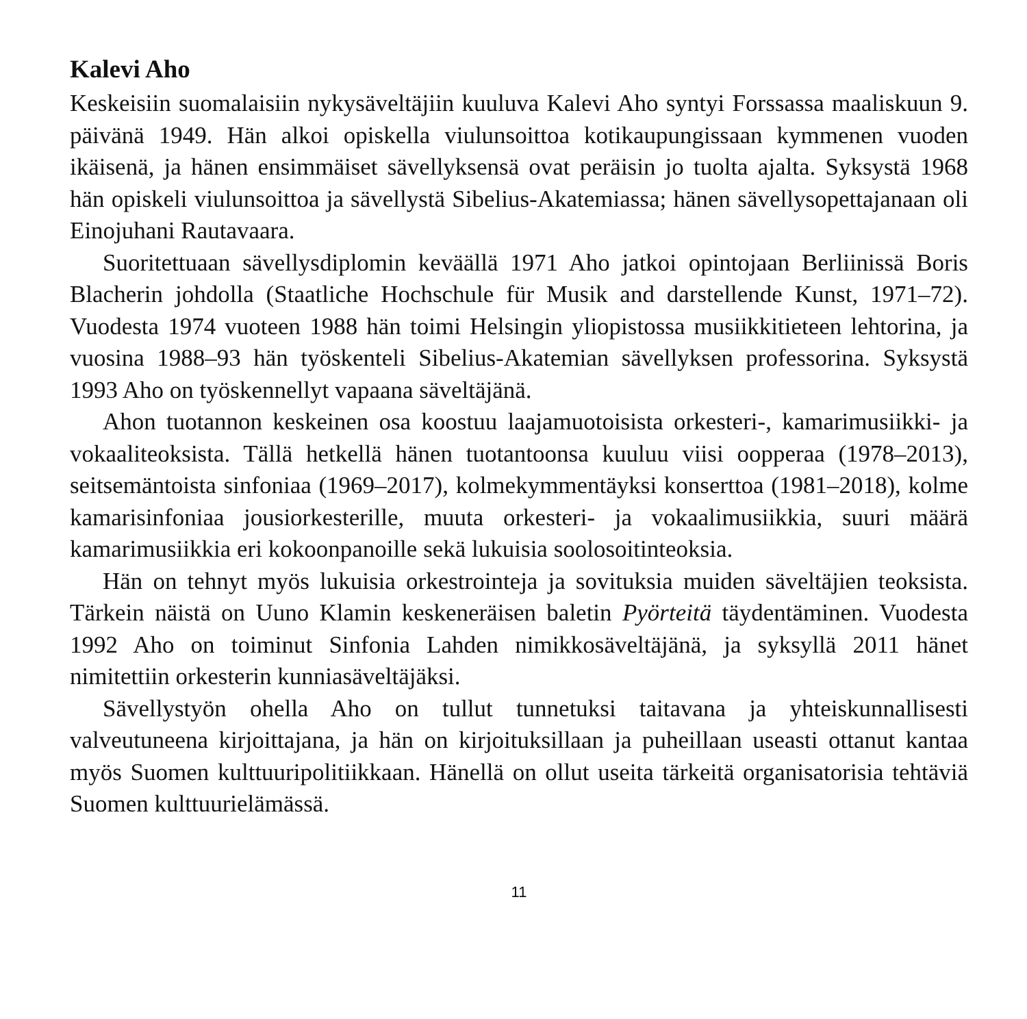Kalevi Aho
Keskeisiin suomalaisiin nykysäveltäjiin kuuluva Kalevi Aho syntyi Forssassa maaliskuun 9. päivänä 1949. Hän alkoi opiskella viulunsoittoa kotikaupungissaan kymmenen vuoden ikäisenä, ja hänen ensimmäiset sävellyksensä ovat peräisin jo tuolta ajalta. Syksystä 1968 hän opiskeli viulunsoittoa ja sävellystä Sibelius-Akatemiassa; hänen sävellysopettajanaan oli Einojuhani Rautavaara.
Suoritettuaan sävellysdiplomin keväällä 1971 Aho jatkoi opintojaan Berliinissä Boris Blacherin johdolla (Staatliche Hochschule für Musik and darstellende Kunst, 1971–72). Vuodesta 1974 vuoteen 1988 hän toimi Helsingin yliopistossa musiikkitieteen lehtorina, ja vuosina 1988–93 hän työskenteli Sibelius-Akatemian sävellyksen professorina. Syksystä 1993 Aho on työskennellyt vapaana säveltäjänä.
Ahon tuotannon keskeinen osa koostuu laajamuotoisista orkesteri-, kamarimusiikki- ja vokaaliteoksista. Tällä hetkellä hänen tuotantoonsa kuuluu viisi oopperaa (1978–2013), seitsemäntoista sinfoniaa (1969–2017), kolmekymmentäyksi konserttoa (1981–2018), kolme kamarisinfoniaa jousiorkesterille, muuta orkesteri- ja vokaalimusiikkia, suuri määrä kamarimusiikkia eri kokoonpanoille sekä lukuisia soolosoitinteoksia.
Hän on tehnyt myös lukuisia orkestrointeja ja sovituksia muiden säveltäjien teoksista. Tärkein näistä on Uuno Klamin keskeneräisen baletin Pyörteitä täydentäminen. Vuodesta 1992 Aho on toiminut Sinfonia Lahden nimikkosäveltäjänä, ja syksyllä 2011 hänet nimitettiin orkesterin kunniasäveltäjäksi.
Sävellystyön ohella Aho on tullut tunnetuksi taitavana ja yhteiskunnallisesti valveutuneena kirjoittajana, ja hän on kirjoituksillaan ja puheillaan useasti ottanut kantaa myös Suomen kulttuuripolitiikkaan. Hänellä on ollut useita tärkeitä organisatorisia tehtäviä Suomen kulttuurielämässä.
11